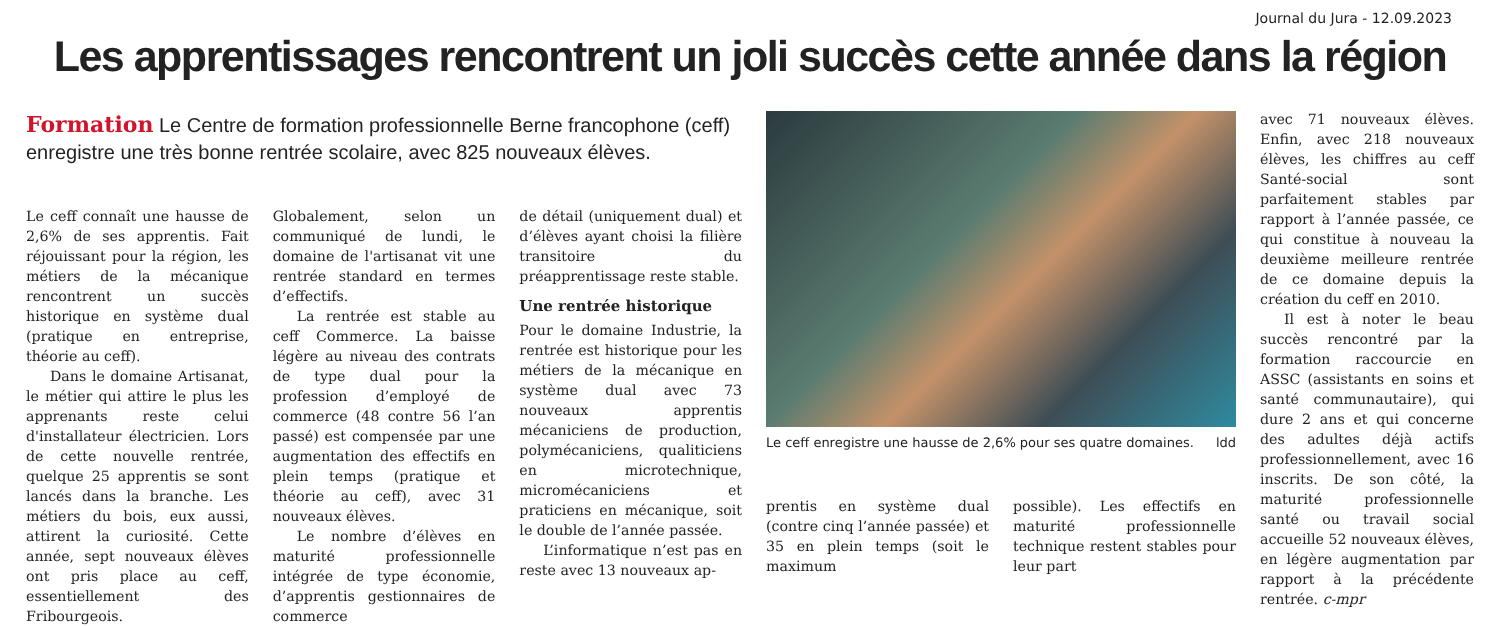Journal du Jura - 12.09.2023
Les apprentissages rencontrent un joli succès cette année dans la région
Formation Le Centre de formation professionnelle Berne francophone (ceff) enregistre une très bonne rentrée scolaire, avec 825 nouveaux élèves.
Le ceff connaît une hausse de 2,6% de ses apprentis. Fait réjouissant pour la région, les métiers de la mécanique rencontrent un succès historique en système dual (pratique en entreprise, théorie au ceff).
Dans le domaine Artisanat, le métier qui attire le plus les apprenants reste celui d'installateur électricien. Lors de cette nouvelle rentrée, quelque 25 apprentis se sont lancés dans la branche. Les métiers du bois, eux aussi, attirent la curiosité. Cette année, sept nouveaux élèves ont pris place au ceff, essentiellement des Fribourgeois.
Globalement, selon un communiqué de lundi, le domaine de l'artisanat vit une rentrée standard en termes d’effectifs.
La rentrée est stable au ceff Commerce. La baisse légère au niveau des contrats de type dual pour la profession d’employé de commerce (48 contre 56 l’an passé) est compensée par une augmentation des effectifs en plein temps (pratique et théorie au ceff), avec 31 nouveaux élèves.
Le nombre d’élèves en maturité professionnelle intégrée de type économie, d’apprentis gestionnaires de commerce
de détail (uniquement dual) et d’élèves ayant choisi la filière transitoire du préapprentissage reste stable.
Une rentrée historique
Pour le domaine Industrie, la rentrée est historique pour les métiers de la mécanique en système dual avec 73 nouveaux apprentis mécaniciens de production, polymécaniciens, qualiticiens en microtechnique, micromécaniciens et praticiens en mécanique, soit le double de l’année passée.
L’informatique n’est pas en reste avec 13 nouveaux ap-
Le ceff enregistre une hausse de 2,6% pour ses quatre domaines. ldd
prentis en système dual (contre cinq l’année passée) et 35 en plein temps (soit le maximum
possible). Les effectifs en maturité professionnelle technique restent stables pour leur part
avec 71 nouveaux élèves. Enfin, avec 218 nouveaux élèves, les chiffres au ceff Santé-social sont parfaitement stables par rapport à l’année passée, ce qui constitue à nouveau la deuxième meilleure rentrée de ce domaine depuis la création du ceff en 2010.
Il est à noter le beau succès rencontré par la formation raccourcie en ASSC (assistants en soins et santé communautaire), qui dure 2 ans et qui concerne des adultes déjà actifs professionnellement, avec 16 inscrits. De son côté, la maturité professionnelle santé ou travail social accueille 52 nouveaux élèves, en légère augmentation par rapport à la précédente rentrée. c-mpr